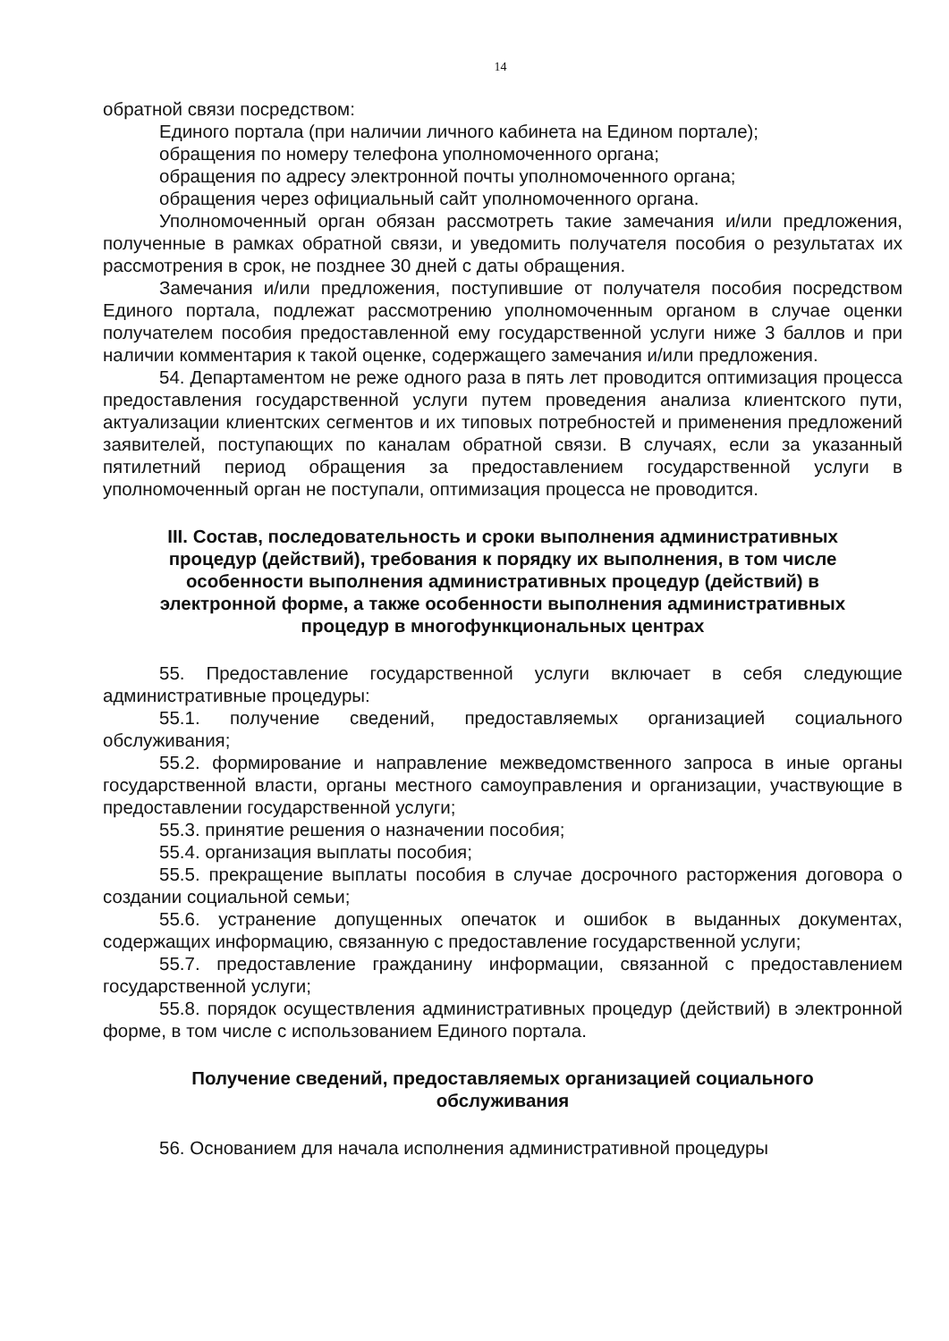14
обратной связи посредством:
Единого портала (при наличии личного кабинета на Едином портале);
обращения по номеру телефона уполномоченного органа;
обращения по адресу электронной почты уполномоченного органа;
обращения через официальный сайт уполномоченного органа.
Уполномоченный орган обязан рассмотреть такие замечания и/или предложения, полученные в рамках обратной связи, и уведомить получателя пособия о результатах их рассмотрения в срок, не позднее 30 дней с даты обращения.
Замечания и/или предложения, поступившие от получателя пособия посредством Единого портала, подлежат рассмотрению уполномоченным органом в случае оценки получателем пособия предоставленной ему государственной услуги ниже 3 баллов и при наличии комментария к такой оценке, содержащего замечания и/или предложения.
54. Департаментом не реже одного раза в пять лет проводится оптимизация процесса предоставления государственной услуги путем проведения анализа клиентского пути, актуализации клиентских сегментов и их типовых потребностей и применения предложений заявителей, поступающих по каналам обратной связи. В случаях, если за указанный пятилетний период обращения за предоставлением государственной услуги в уполномоченный орган не поступали, оптимизация процесса не проводится.
III. Состав, последовательность и сроки выполнения административных процедур (действий), требования к порядку их выполнения, в том числе особенности выполнения административных процедур (действий) в электронной форме, а также особенности выполнения административных процедур в многофункциональных центрах
55. Предоставление государственной услуги включает в себя следующие административные процедуры:
55.1. получение сведений, предоставляемых организацией социального обслуживания;
55.2. формирование и направление межведомственного запроса в иные органы государственной власти, органы местного самоуправления и организации, участвующие в предоставлении государственной услуги;
55.3. принятие решения о назначении пособия;
55.4. организация выплаты пособия;
55.5. прекращение выплаты пособия в случае досрочного расторжения договора о создании социальной семьи;
55.6. устранение допущенных опечаток и ошибок в выданных документах, содержащих информацию, связанную с предоставление государственной услуги;
55.7. предоставление гражданину информации, связанной с предоставлением государственной услуги;
55.8. порядок осуществления административных процедур (действий) в электронной форме, в том числе с использованием Единого портала.
Получение сведений, предоставляемых организацией социального обслуживания
56. Основанием для начала исполнения административной процедуры